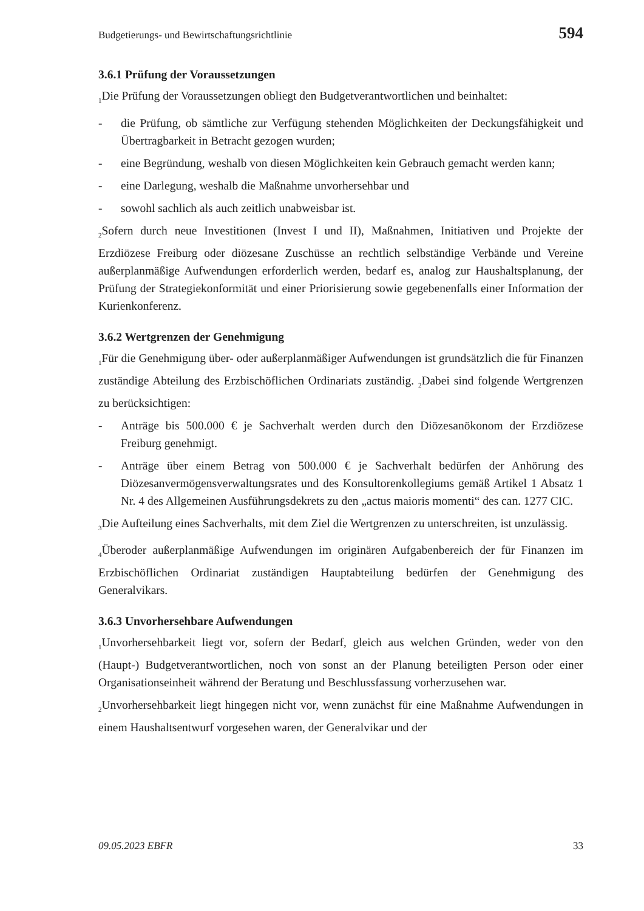Budgetierungs- und Bewirtschaftungsrichtlinie 594
3.6.1 Prüfung der Voraussetzungen
<sub>1</sub>Die Prüfung der Voraussetzungen obliegt den Budgetverantwortlichen und beinhaltet:
- die Prüfung, ob sämtliche zur Verfügung stehenden Möglichkeiten der Deckungsfähigkeit und Übertragbarkeit in Betracht gezogen wurden;
- eine Begründung, weshalb von diesen Möglichkeiten kein Gebrauch gemacht werden kann;
- eine Darlegung, weshalb die Maßnahme unvorhersehbar und
- sowohl sachlich als auch zeitlich unabweisbar ist.
<sub>2</sub>Sofern durch neue Investitionen (Invest I und II), Maßnahmen, Initiativen und Projekte der Erzdiözese Freiburg oder diözesane Zuschüsse an rechtlich selbständige Verbände und Vereine außerplanmäßige Aufwendungen erforderlich werden, bedarf es, analog zur Haushaltsplanung, der Prüfung der Strategiekonformität und einer Priorisierung sowie gegebenenfalls einer Information der Kurienkonferenz.
3.6.2 Wertgrenzen der Genehmigung
<sub>1</sub>Für die Genehmigung über- oder außerplanmäßiger Aufwendungen ist grundsätzlich die für Finanzen zuständige Abteilung des Erzbischöflichen Ordinariats zuständig. <sub>2</sub>Dabei sind folgende Wertgrenzen zu berücksichtigen:
- Anträge bis 500.000 € je Sachverhalt werden durch den Diözesanökonom der Erzdiözese Freiburg genehmigt.
- Anträge über einem Betrag von 500.000 € je Sachverhalt bedürfen der Anhörung des Diözesanvermögensverwaltungsrates und des Konsultorenkollegiums gemäß Artikel 1 Absatz 1 Nr. 4 des Allgemeinen Ausführungsdekrets zu den „actus maioris momenti“ des can. 1277 CIC.
<sub>3</sub>Die Aufteilung eines Sachverhalts, mit dem Ziel die Wertgrenzen zu unterschreiten, ist unzulässig.
<sub>4</sub>Überoder außerplanmäßige Aufwendungen im originären Aufgabenbereich der für Finanzen im Erzbischöflichen Ordinariat zuständigen Hauptabteilung bedürfen der Genehmigung des Generalvikars.
3.6.3 Unvorhersehbare Aufwendungen
<sub>1</sub>Unvorhersehbarkeit liegt vor, sofern der Bedarf, gleich aus welchen Gründen, weder von den (Haupt-) Budgetverantwortlichen, noch von sonst an der Planung beteiligten Person oder einer Organisationseinheit während der Beratung und Beschlussfassung vorherzusehen war.
<sub>2</sub>Unvorhersehbarkeit liegt hingegen nicht vor, wenn zunächst für eine Maßnahme Aufwendungen in einem Haushaltsentwurf vorgesehen waren, der Generalvikar und der
09.05.2023 EBFR 33